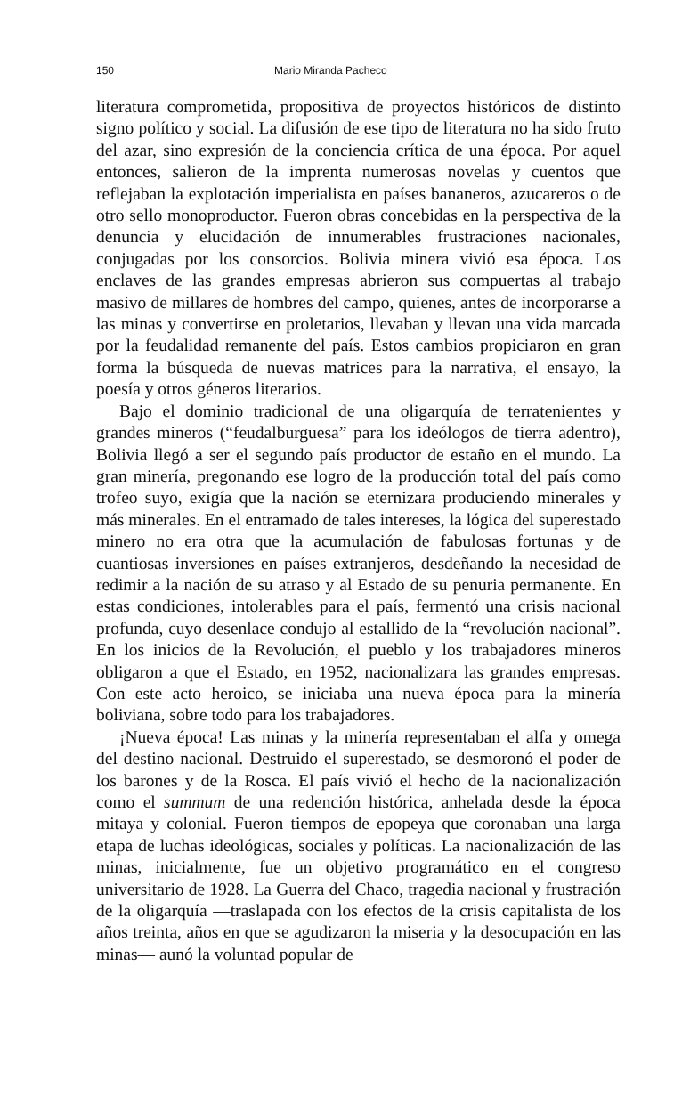150 Mario Miranda Pacheco
literatura comprometida, propositiva de proyectos históricos de distinto signo político y social. La difusión de ese tipo de literatura no ha sido fruto del azar, sino expresión de la conciencia crítica de una época. Por aquel entonces, salieron de la imprenta numerosas novelas y cuentos que reflejaban la explotación imperialista en países bananeros, azucareros o de otro sello monoproductor. Fueron obras concebidas en la perspectiva de la denuncia y elucidación de innumerables frustraciones nacionales, conjugadas por los consorcios. Bolivia minera vivió esa época. Los enclaves de las grandes empresas abrieron sus compuertas al trabajo masivo de millares de hombres del campo, quienes, antes de incorporarse a las minas y convertirse en proletarios, llevaban y llevan una vida marcada por la feudalidad remanente del país. Estos cambios propiciaron en gran forma la búsqueda de nuevas matrices para la narrativa, el ensayo, la poesía y otros géneros literarios.
Bajo el dominio tradicional de una oligarquía de terratenientes y grandes mineros (“feudalburguesa” para los ideólogos de tierra adentro), Bolivia llegó a ser el segundo país productor de estaño en el mundo. La gran minería, pregonando ese logro de la producción total del país como trofeo suyo, exigía que la nación se eternizara produciendo minerales y más minerales. En el entramado de tales intereses, la lógica del superestado minero no era otra que la acumulación de fabulosas fortunas y de cuantiosas inversiones en países extranjeros, desdeñando la necesidad de redimir a la nación de su atraso y al Estado de su penuria permanente. En estas condiciones, intolerables para el país, fermentó una crisis nacional profunda, cuyo desenlace condujo al estallido de la “revolución nacional”. En los inicios de la Revolución, el pueblo y los trabajadores mineros obligaron a que el Estado, en 1952, nacionalizara las grandes empresas. Con este acto heroico, se iniciaba una nueva época para la minería boliviana, sobre todo para los trabajadores.
¡Nueva época! Las minas y la minería representaban el alfa y omega del destino nacional. Destruido el superestado, se desmoronó el poder de los barones y de la Rosca. El país vivió el hecho de la nacionalización como el summum de una redención histórica, anhelada desde la época mitaya y colonial. Fueron tiempos de epopeya que coronaban una larga etapa de luchas ideológicas, sociales y políticas. La nacionalización de las minas, inicialmente, fue un objetivo programático en el congreso universitario de 1928. La Guerra del Chaco, tragedia nacional y frustración de la oligarquía —traslapada con los efectos de la crisis capitalista de los años treinta, años en que se agudizaron la miseria y la desocupación en las minas— aunó la voluntad popular de